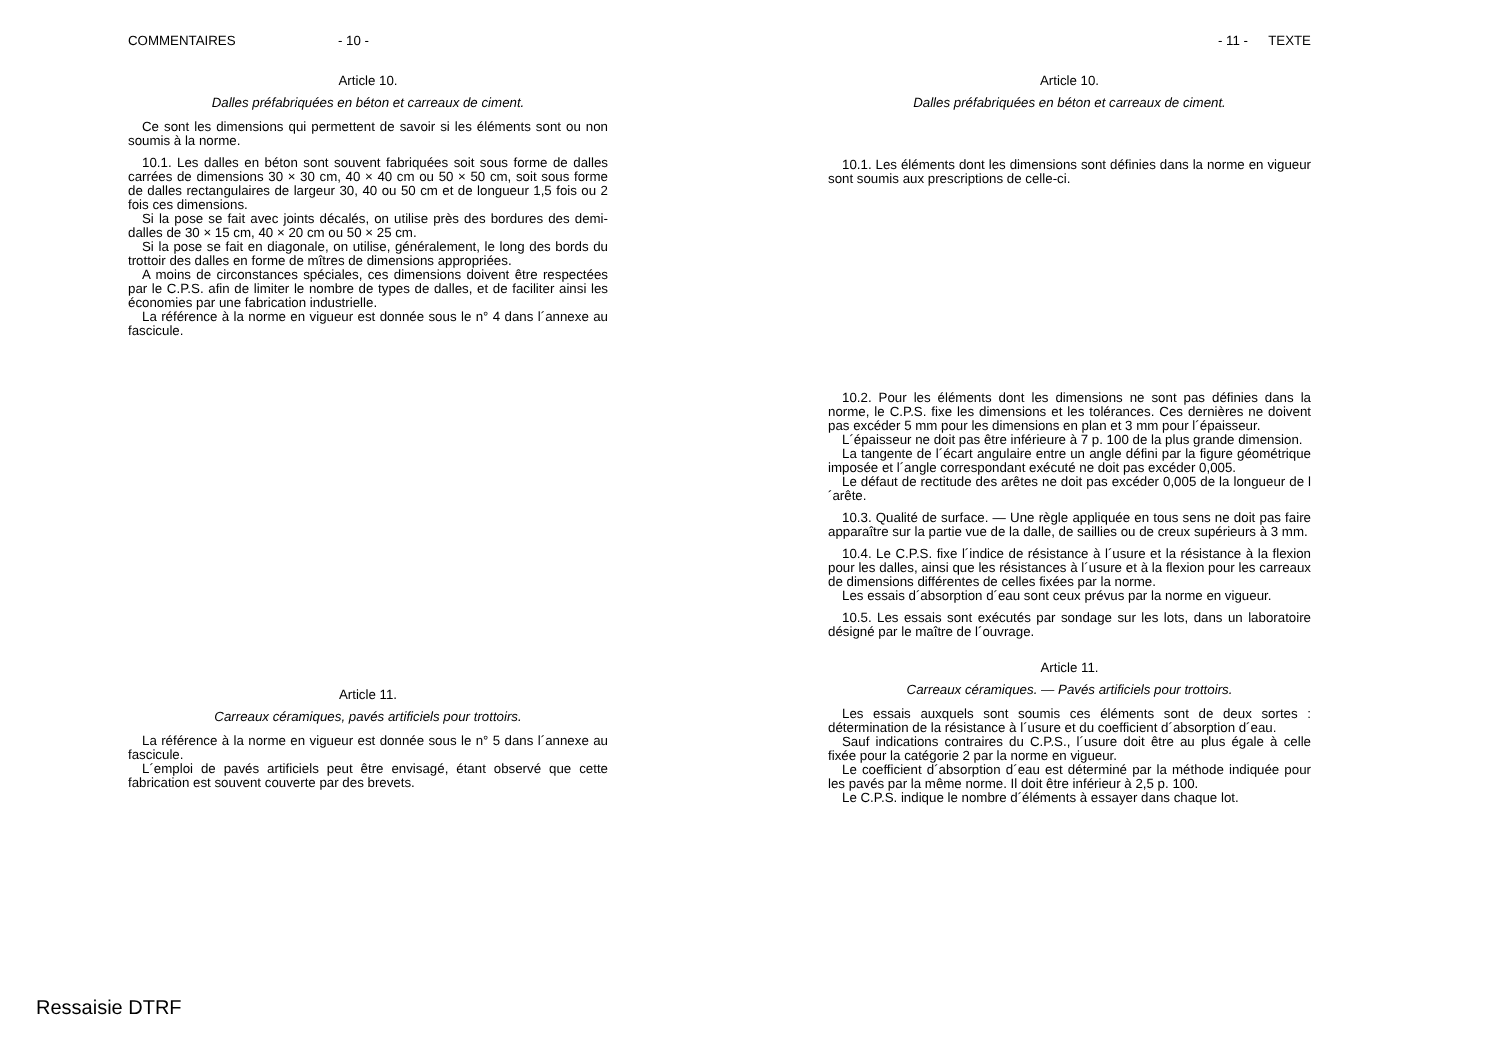COMMENTAIRES - 10 -
Article 10.
Dalles préfabriquées en béton et carreaux de ciment.
Ce sont les dimensions qui permettent de savoir si les éléments sont ou non soumis à la norme.
10.1. Les dalles en béton sont souvent fabriquées soit sous forme de dalles carrées de dimensions 30 × 30 cm, 40 × 40 cm ou 50 × 50 cm, soit sous forme de dalles rectangulaires de largeur 30, 40 ou 50 cm et de longueur 1,5 fois ou 2 fois ces dimensions.
Si la pose se fait avec joints décalés, on utilise près des bordures des demi-dalles de 30 × 15 cm, 40 × 20 cm ou 50 × 25 cm.
Si la pose se fait en diagonale, on utilise, généralement, le long des bords du trottoir des dalles en forme de mîtres de dimensions appropriées.
A moins de circonstances spéciales, ces dimensions doivent être respectées par le C.P.S. afin de limiter le nombre de types de dalles, et de faciliter ainsi les économies par une fabrication industrielle.
La référence à la norme en vigueur est donnée sous le n° 4 dans l´annexe au fascicule.
Article 11.
Carreaux céramiques, pavés artificiels pour trottoirs.
La référence à la norme en vigueur est donnée sous le n° 5 dans l´annexe au fascicule.
L´emploi de pavés artificiels peut être envisagé, étant observé que cette fabrication est souvent couverte par des brevets.
- 11 - TEXTE
Article 10.
Dalles préfabriquées en béton et carreaux de ciment.
10.1. Les éléments dont les dimensions sont définies dans la norme en vigueur sont soumis aux prescriptions de celle-ci.
10.2. Pour les éléments dont les dimensions ne sont pas définies dans la norme, le C.P.S. fixe les dimensions et les tolérances. Ces dernières ne doivent pas excéder 5 mm pour les dimensions en plan et 3 mm pour l´épaisseur.
L´épaisseur ne doit pas être inférieure à 7 p. 100 de la plus grande dimension.
La tangente de l´écart angulaire entre un angle défini par la figure géométrique imposée et l´angle correspondant exécuté ne doit pas excéder 0,005.
Le défaut de rectitude des arêtes ne doit pas excéder 0,005 de la longueur de l´arête.
10.3. Qualité de surface. — Une règle appliquée en tous sens ne doit pas faire apparaître sur la partie vue de la dalle, de saillies ou de creux supérieurs à 3 mm.
10.4. Le C.P.S. fixe l´indice de résistance à l´usure et la résistance à la flexion pour les dalles, ainsi que les résistances à l´usure et à la flexion pour les carreaux de dimensions différentes de celles fixées par la norme.
Les essais d´absorption d´eau sont ceux prévus par la norme en vigueur.
10.5. Les essais sont exécutés par sondage sur les lots, dans un laboratoire désigné par le maître de l´ouvrage.
Article 11.
Carreaux céramiques. — Pavés artificiels pour trottoirs.
Les essais auxquels sont soumis ces éléments sont de deux sortes : détermination de la résistance à l´usure et du coefficient d´absorption d´eau.
Sauf indications contraires du C.P.S., l´usure doit être au plus égale à celle fixée pour la catégorie 2 par la norme en vigueur.
Le coefficient d´absorption d´eau est déterminé par la méthode indiquée pour les pavés par la même norme. Il doit être inférieur à 2,5 p. 100.
Le C.P.S. indique le nombre d´éléments à essayer dans chaque lot.
Ressaisie DTRF